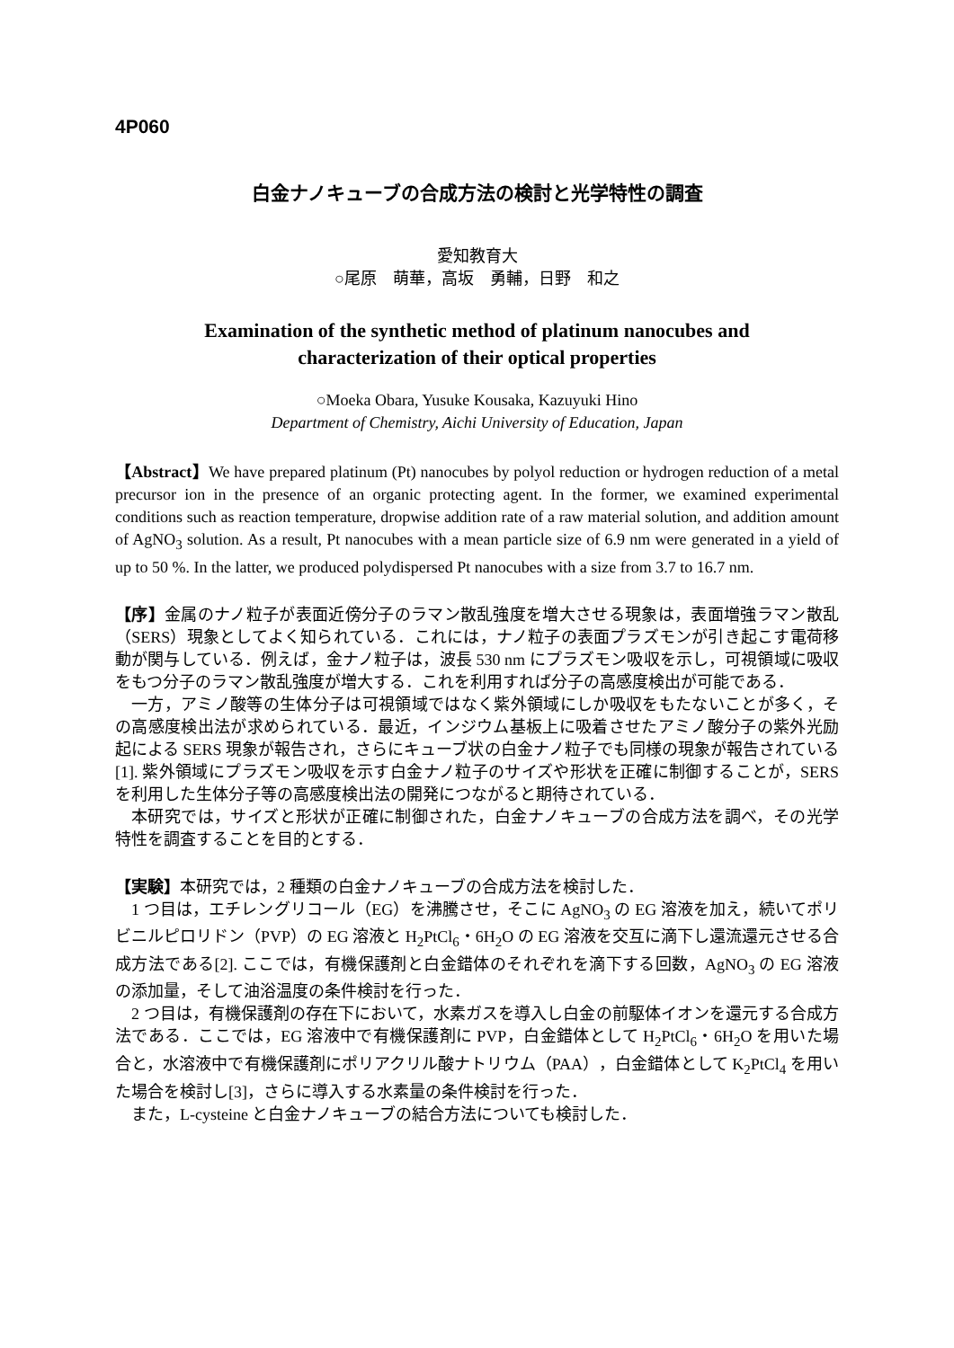4P060
白金ナノキューブの合成方法の検討と光学特性の調査
愛知教育大
○尾原　萌華，高坂　勇輔，日野　和之
Examination of the synthetic method of platinum nanocubes and
characterization of their optical properties
○Moeka Obara, Yusuke Kousaka, Kazuyuki Hino
Department of Chemistry, Aichi University of Education, Japan
【Abstract】We have prepared platinum (Pt) nanocubes by polyol reduction or hydrogen reduction of a metal precursor ion in the presence of an organic protecting agent. In the former, we examined experimental conditions such as reaction temperature, dropwise addition rate of a raw material solution, and addition amount of AgNO<sub>3</sub> solution. As a result, Pt nanocubes with a mean particle size of 6.9 nm were generated in a yield of up to 50 %. In the latter, we produced polydispersed Pt nanocubes with a size from 3.7 to 16.7 nm.
【序】金属のナノ粒子が表面近傍分子のラマン散乱強度を増大させる現象は，表面増強ラマン散乱（SERS）現象としてよく知られている．これには，ナノ粒子の表面プラズモンが引き起こす電荷移動が関与している．例えば，金ナノ粒子は，波長 530 nm にプラズモン吸収を示し，可視領域に吸収をもつ分子のラマン散乱強度が増大する．これを利用すれば分子の高感度検出が可能である．
一方，アミノ酸等の生体分子は可視領域ではなく紫外領域にしか吸収をもたないことが多く，その高感度検出法が求められている．最近，インジウム基板上に吸着させたアミノ酸分子の紫外光励起による SERS 現象が報告され，さらにキューブ状の白金ナノ粒子でも同様の現象が報告されている[1]. 紫外領域にプラズモン吸収を示す白金ナノ粒子のサイズや形状を正確に制御することが，SERS を利用した生体分子等の高感度検出法の開発につながると期待されている．
本研究では，サイズと形状が正確に制御された，白金ナノキューブの合成方法を調べ，その光学特性を調査することを目的とする．
【実験】本研究では，2 種類の白金ナノキューブの合成方法を検討した．
1 つ目は，エチレングリコール（EG）を沸騰させ，そこに AgNO<sub>3</sub> の EG 溶液を加え，続いてポリビニルピロリドン（PVP）の EG 溶液と H<sub>2</sub>PtCl<sub>6</sub>・6H<sub>2</sub>O の EG 溶液を交互に滴下し還流還元させる合成方法である[2]. ここでは，有機保護剤と白金錯体のそれぞれを滴下する回数，AgNO<sub>3</sub> の EG 溶液の添加量，そして油浴温度の条件検討を行った．
2 つ目は，有機保護剤の存在下において，水素ガスを導入し白金の前駆体イオンを還元する合成方法である．ここでは，EG 溶液中で有機保護剤に PVP，白金錯体として H<sub>2</sub>PtCl<sub>6</sub>・6H<sub>2</sub>O を用いた場合と，水溶液中で有機保護剤にポリアクリル酸ナトリウム（PAA），白金錯体として K<sub>2</sub>PtCl<sub>4</sub> を用いた場合を検討し[3]，さらに導入する水素量の条件検討を行った．
また，L-cysteine と白金ナノキューブの結合方法についても検討した．